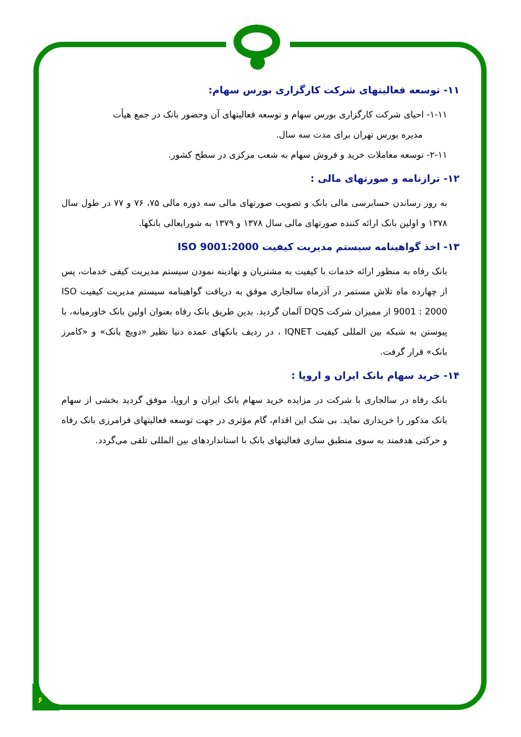۶
۱۱- توسعه فعالیتهای شرکت کارگزاری بورس سهام:
۱-۱۱- احیای شرکت کارگزاری بورس سهام و توسعه فعالیتهای آن وحضور بانک در جمع هیأت
مدیره بورس تهران برای مدت سه سال.
۲-۱۱- توسعه معاملات خرید و فروش سهام به شعب مرکزی در سطح کشور.
۱۲- ترازنامه و صورتهای مالی :
به روز رساندن حسابرسی مالی بانک و تصویب صورتهای مالی سه دوره مالی ۷۵، ۷۶ و ۷۷ در طول سال ۱۳۷۸ و اولین بانک ارائه کننده صورتهای مالی سال ۱۳۷۸ و ۱۳۷۹ به شورایعالی بانکها.
۱۳- اخذ گواهینامه سیستم مدیریت کیفیت ISO 9001:2000
بانک رفاه به منظور ارائه خدمات با کیفیت به مشتریان و نهادینه نمودن سیستم مدیریت کیفی خدمات، پس از چهارده ماه تلاش مستمر در آذرماه سالجاری موفق به دریافت گواهینامه سیستم مدیریت کیفیت ISO 9001 : 2000 از ممیزان شرکت DQS آلمان گردید. بدین طریق بانک رفاه بعنوان اولین بانک خاورمیانه، با پیوستن به شبکه بین المللی کیفیت IQNET ، در ردیف بانکهای عمده دنیا نظیر «دویچ بانک» و «کامرز بانک» قرار گرفت.
۱۴- خرید سهام بانک ایران و اروپا :
بانک رفاه در سالجاری با شرکت در مزایده خرید سهام بانک ایران و اروپا، موفق گردید بخشی از سهام بانک مذکور را خریداری نماید. بی شک این اقدام، گام مؤثری در جهت توسعه فعالیتهای فرامرزی بانک رفاه و حرکتی هدفمند به سوی منطبق سازی فعالیتهای بانک با استانداردهای بین المللی تلقی می‌گردد.